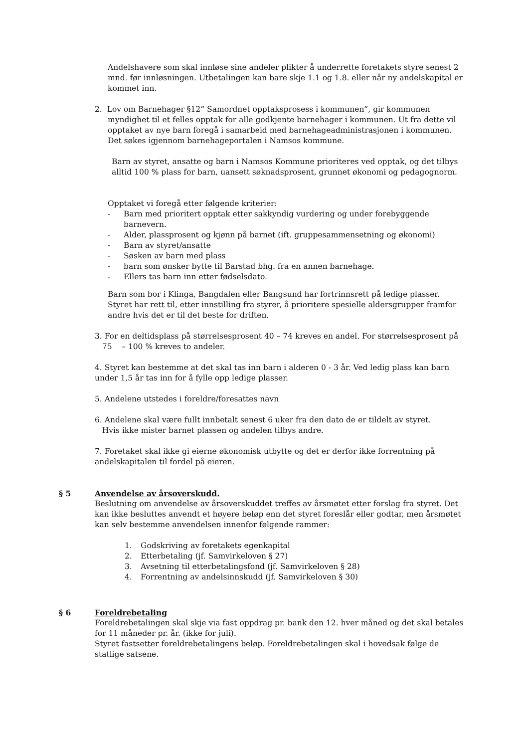Andelshavere som skal innløse sine andeler plikter å underrette foretakets styre senest 2 mnd. før innløsningen. Utbetalingen kan bare skje 1.1 og 1.8. eller når ny andelskapital er kommet inn.
2. Lov om Barnehager §12” Samordnet opptaksprosess i kommunen”, gir kommunen
myndighet til et felles opptak for alle godkjente barnehager i kommunen. Ut fra dette vil opptaket av nye barn foregå i samarbeid med barnehageadministrasjonen i kommunen. Det søkes igjennom barnehageportalen i Namsos kommune.
Barn av styret, ansatte og barn i Namsos Kommune prioriteres ved opptak, og det tilbys alltid 100 % plass for barn, uansett søknadsprosent, grunnet økonomi og pedagognorm.
Opptaket vi foregå etter følgende kriterier:
- Barn med prioritert opptak etter sakkyndig vurdering og under forebyggende barnevern.
- Alder, plassprosent og kjønn på barnet (ift. gruppesammensetning og økonomi)
- Barn av styret/ansatte
- Søsken av barn med plass
- barn som ønsker bytte til Barstad bhg. fra en annen barnehage.
- Ellers tas barn inn etter fødselsdato.
Barn som bor i Klinga, Bangdalen eller Bangsund har fortrinnsrett på ledige plasser. Styret har rett til, etter innstilling fra styrer, å prioritere spesielle aldersgrupper framfor andre hvis det er til det beste for driften.
3. For en deltidsplass på størrelsesprosent 40 – 74 kreves en andel. For størrelsesprosent på
75 – 100 % kreves to andeler.
4. Styret kan bestemme at det skal tas inn barn i alderen 0 - 3 år. Ved ledig plass kan barn under 1,5 år tas inn for å fylle opp ledige plasser.
5. Andelene utstedes i foreldre/foresattes navn
6. Andelene skal være fullt innbetalt senest 6 uker fra den dato de er tildelt av styret.
Hvis ikke mister barnet plassen og andelen tilbys andre.
7. Foretaket skal ikke gi eierne økonomisk utbytte og det er derfor ikke forrentning på andelskapitalen til fordel på eieren.
§ 5 Anvendelse av årsoverskudd.
Beslutning om anvendelse av årsoverskuddet treffes av årsmøtet etter forslag fra styret. Det kan ikke besluttes anvendt et høyere beløp enn det styret foreslår eller godtar, men årsmøtet kan selv bestemme anvendelsen innenfor følgende rammer:
1. Godskriving av foretakets egenkapital
2. Etterbetaling (jf. Samvirkeloven § 27)
3. Avsetning til etterbetalingsfond (jf. Samvirkeloven § 28)
4. Forrentning av andelsinnskudd (jf. Samvirkeloven § 30)
§ 6 Foreldrebetaling
Foreldrebetalingen skal skje via fast oppdrag pr. bank den 12. hver måned og det skal betales for 11 måneder pr. år. (ikke for juli).
Styret fastsetter foreldrebetalingens beløp. Foreldrebetalingen skal i hovedsak følge de statlige satsene.